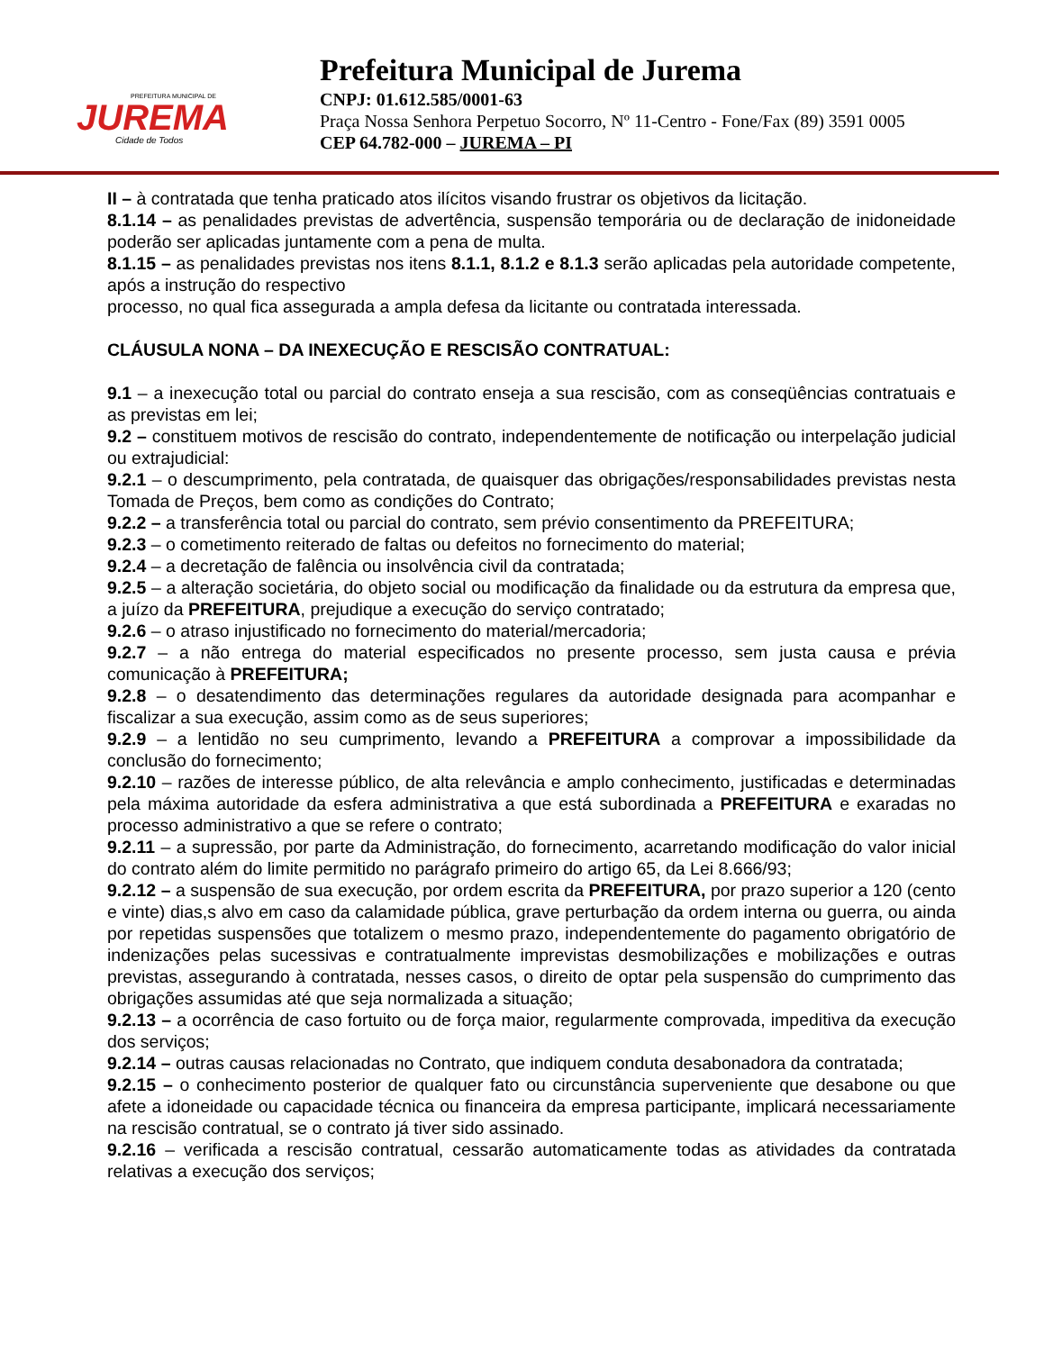PREFEITURA MUNICIPAL DE
JUREMA
Cidade de Todos
Prefeitura Municipal de Jurema
CNPJ: 01.612.585/0001-63
Praça Nossa Senhora Perpetuo Socorro, Nº 11-Centro - Fone/Fax (89) 3591 0005
CEP 64.782-000 – JUREMA – PI
II – à contratada que tenha praticado atos ilícitos visando frustrar os objetivos da licitação.
8.1.14 – as penalidades previstas de advertência, suspensão temporária ou de declaração de inidoneidade poderão ser aplicadas juntamente com a pena de multa.
8.1.15 – as penalidades previstas nos itens 8.1.1, 8.1.2 e 8.1.3 serão aplicadas pela autoridade competente, após a instrução do respectivo
processo, no qual fica assegurada a ampla defesa da licitante ou contratada interessada.
CLÁUSULA NONA – DA INEXECUÇÃO E RESCISÃO CONTRATUAL:
9.1 – a inexecução total ou parcial do contrato enseja a sua rescisão, com as conseqüências contratuais e as previstas em lei;
9.2 – constituem motivos de rescisão do contrato, independentemente de notificação ou interpelação judicial ou extrajudicial:
9.2.1 – o descumprimento, pela contratada, de quaisquer das obrigações/responsabilidades previstas nesta Tomada de Preços, bem como as condições do Contrato;
9.2.2 – a transferência total ou parcial do contrato, sem prévio consentimento da PREFEITURA;
9.2.3 – o cometimento reiterado de faltas ou defeitos no fornecimento do material;
9.2.4 – a decretação de falência ou insolvência civil da contratada;
9.2.5 – a alteração societária, do objeto social ou modificação da finalidade ou da estrutura da empresa que, a juízo da PREFEITURA, prejudique a execução do serviço contratado;
9.2.6 – o atraso injustificado no fornecimento do material/mercadoria;
9.2.7 – a não entrega do material especificados no presente processo, sem justa causa e prévia comunicação à PREFEITURA;
9.2.8 – o desatendimento das determinações regulares da autoridade designada para acompanhar e fiscalizar a sua execução, assim como as de seus superiores;
9.2.9 – a lentidão no seu cumprimento, levando a PREFEITURA a comprovar a impossibilidade da conclusão do fornecimento;
9.2.10 – razões de interesse público, de alta relevância e amplo conhecimento, justificadas e determinadas pela máxima autoridade da esfera administrativa a que está subordinada a PREFEITURA e exaradas no processo administrativo a que se refere o contrato;
9.2.11 – a supressão, por parte da Administração, do fornecimento, acarretando modificação do valor inicial do contrato além do limite permitido no parágrafo primeiro do artigo 65, da Lei 8.666/93;
9.2.12 – a suspensão de sua execução, por ordem escrita da PREFEITURA, por prazo superior a 120 (cento e vinte) dias,s alvo em caso da calamidade pública, grave perturbação da ordem interna ou guerra, ou ainda por repetidas suspensões que totalizem o mesmo prazo, independentemente do pagamento obrigatório de indenizações pelas sucessivas e contratualmente imprevistas desmobilizações e mobilizações e outras previstas, assegurando à contratada, nesses casos, o direito de optar pela suspensão do cumprimento das obrigações assumidas até que seja normalizada a situação;
9.2.13 – a ocorrência de caso fortuito ou de força maior, regularmente comprovada, impeditiva da execução dos serviços;
9.2.14 – outras causas relacionadas no Contrato, que indiquem conduta desabonadora da contratada;
9.2.15 – o conhecimento posterior de qualquer fato ou circunstância superveniente que desabone ou que afete a idoneidade ou capacidade técnica ou financeira da empresa participante, implicará necessariamente na rescisão contratual, se o contrato já tiver sido assinado.
9.2.16 – verificada a rescisão contratual, cessarão automaticamente todas as atividades da contratada relativas a execução dos serviços;